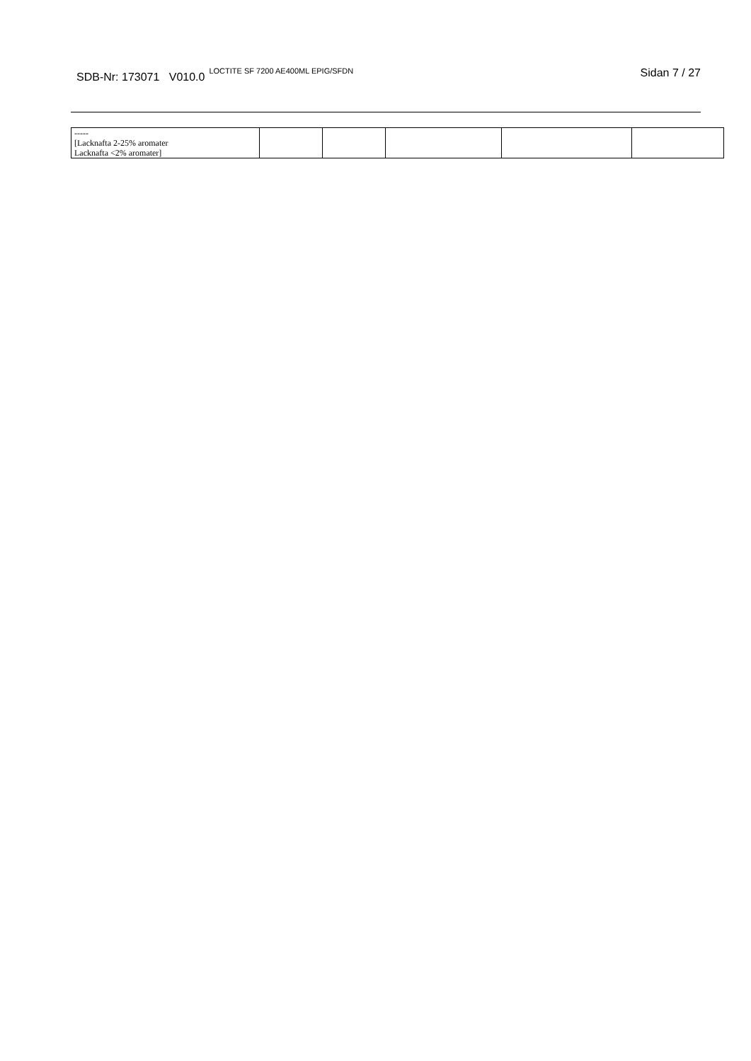SDB-Nr: 173071 V010.0<sup>LOCTITE SF 7200 AE400ML EPIG/SFDN</sup>
Sidan 7 / 27
| ----- [Lacknafta 2-25% aromater Lacknafta <2% aromater] | | | | | |